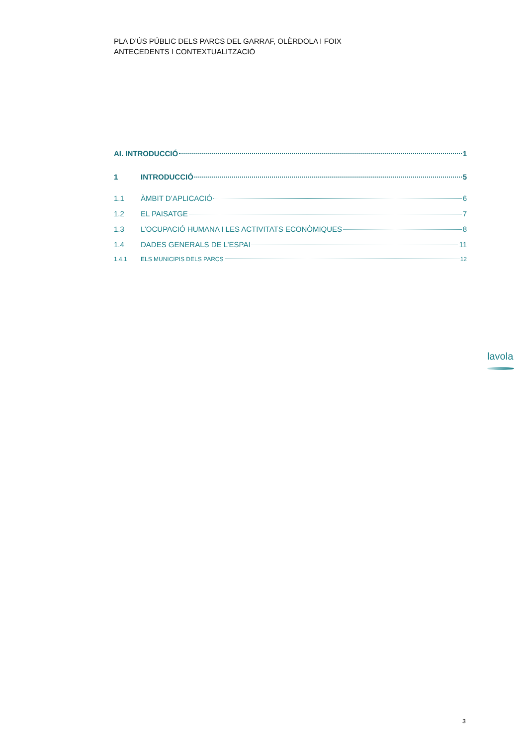PLA D’ÚS PÚBLIC DELS PARCS DEL GARRAF, OLÈRDOLA I FOIX
ANTECEDENTS I CONTEXTUALITZACIÓ
AI. INTRODUCCIÓ 1
1 INTRODUCCIÓ 5
1.1 ÀMBIT D’APLICACIÓ 6
1.2 EL PAISATGE 7
1.3 L’OCUPACIÓ HUMANA I LES ACTIVITATS ECONÒMIQUES 8
1.4 DADES GENERALS DE L’ESPAI 11
1.4.1 ELS MUNICIPIS DELS PARCS 12
lavola
3